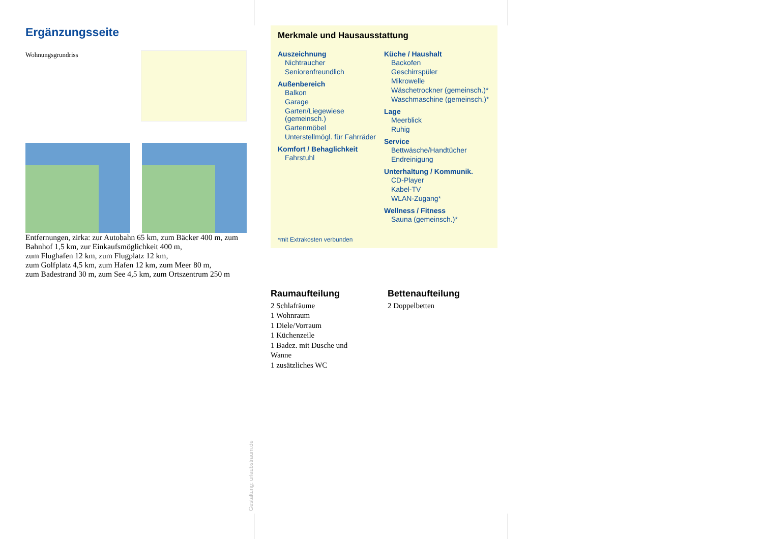Ergänzungsseite
Wohnungsgrundriss
Entfernungen, zirka: zur Autobahn 65 km, zum Bäcker 400 m, zum Bahnhof 1,5 km, zur Einkaufsmöglichkeit 400 m,
zum Flughafen 12 km, zum Flugplatz 12 km,
zum Golfplatz 4,5 km, zum Hafen 12 km, zum Meer 80 m,
zum Badestrand 30 m, zum See 4,5 km, zum Ortszentrum 250 m
Merkmale und Hausausstattung
Auszeichnung
Nichtraucher
Seniorenfreundlich
Außenbereich
Balkon
Garage
Garten/Liegewiese (gemeinsch.)
Gartenmöbel
Unterstellmögl. für Fahrräder
Komfort / Behaglichkeit
Fahrstuhl
Küche / Haushalt
Backofen
Geschirrspüler
Mikrowelle
Wäschetrockner (gemeinsch.)*
Waschmaschine (gemeinsch.)*
Lage
Meerblick
Ruhig
Service
Bettwäsche/Handtücher
Endreinigung
Unterhaltung / Kommunik.
CD-Player
Kabel-TV
WLAN-Zugang*
Wellness / Fitness
Sauna (gemeinsch.)*
*mit Extrakosten verbunden
Raumaufteilung
2 Schlafräume
1 Wohnraum
1 Diele/Vorraum
1 Küchenzeile
1 Badez. mit Dusche und Wanne
1 zusätzliches WC
Bettenaufteilung
2 Doppelbetten
Gestaltung: urlaubstraum.de